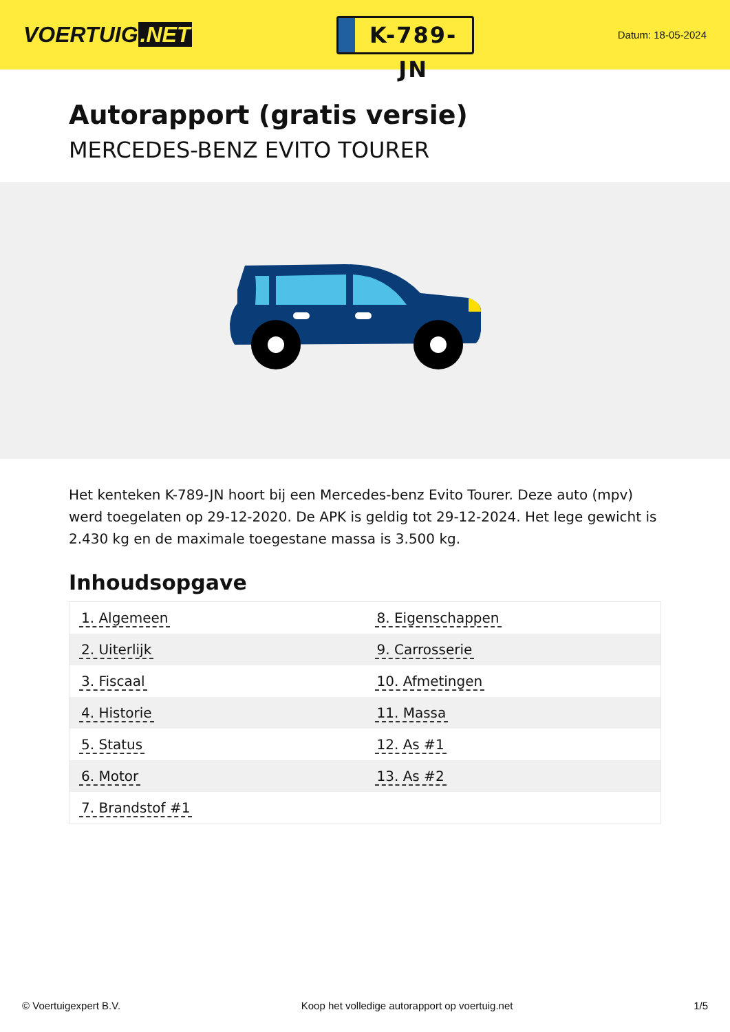VOERTUIG.NET
K-789-JN
Datum: 18-05-2024
Autorapport (gratis versie)
MERCEDES-BENZ EVITO TOURER
Het kenteken K-789-JN hoort bij een Mercedes-benz Evito Tourer. Deze auto (mpv) werd toegelaten op 29-12-2020. De APK is geldig tot 29-12-2024. Het lege gewicht is 2.430 kg en de maximale toegestane massa is 3.500 kg.
Inhoudsopgave
| 1. Algemeen | 8. Eigenschappen |
| 2. Uiterlijk | 9. Carrosserie |
| 3. Fiscaal | 10. Afmetingen |
| 4. Historie | 11. Massa |
| 5. Status | 12. As #1 |
| 6. Motor | 13. As #2 |
| 7. Brandstof #1 | |
© Voertuigexpert B.V. Koop het volledige autorapport op voertuig.net 1/5